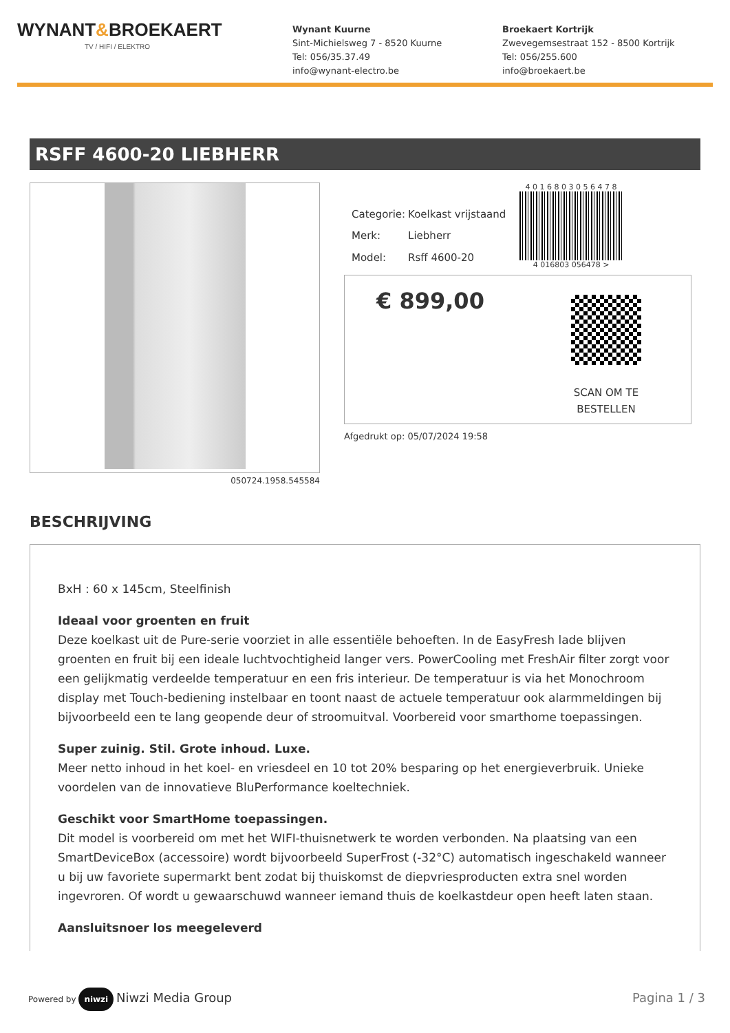WYNANT&BROEKAERT
TV / HIFI / ELEKTRO
Wynant Kuurne
Sint-Michielsweg 7 - 8520 Kuurne
Tel: 056/35.37.49
info@wynant-electro.be
Broekaert Kortrijk
Zwevegemsestraat 152 - 8500 Kortrijk
Tel: 056/255.600
info@broekaert.be
RSFF 4600-20 LIEBHERR
| Categorie: | Koelkast vrijstaand |
| Merk: | Liebherr |
| Model: | Rsff 4600-20 |
4 0 1 6 8 0 3 0 5 6 4 7 8
4 016803 056478 >
€ 899,00
SCAN OM TE
BESTELLEN
Afgedrukt op: 05/07/2024 19:58
050724.1958.545584
BESCHRIJVING
BxH : 60 x 145cm, Steelfinish
Ideaal voor groenten en fruit
Deze koelkast uit de Pure-serie voorziet in alle essentiële behoeften. In de EasyFresh lade blijven groenten en fruit bij een ideale luchtvochtigheid langer vers. PowerCooling met FreshAir filter zorgt voor een gelijkmatig verdeelde temperatuur en een fris interieur. De temperatuur is via het Monochroom display met Touch-bediening instelbaar en toont naast de actuele temperatuur ook alarmmeldingen bij bijvoorbeeld een te lang geopende deur of stroomuitval. Voorbereid voor smarthome toepassingen.
Super zuinig. Stil. Grote inhoud. Luxe.
Meer netto inhoud in het koel- en vriesdeel en 10 tot 20% besparing op het energieverbruik. Unieke voordelen van de innovatieve BluPerformance koeltechniek.
Geschikt voor SmartHome toepassingen.
Dit model is voorbereid om met het WIFI-thuisnetwerk te worden verbonden. Na plaatsing van een SmartDeviceBox (accessoire) wordt bijvoorbeeld SuperFrost (-32°C) automatisch ingeschakeld wanneer u bij uw favoriete supermarkt bent zodat bij thuiskomst de diepvriesproducten extra snel worden ingevroren. Of wordt u gewaarschuwd wanneer iemand thuis de koelkastdeur open heeft laten staan.
Aansluitsnoer los meegeleverd
Powered by niwzi Niwzi Media Group
Pagina 1 / 3